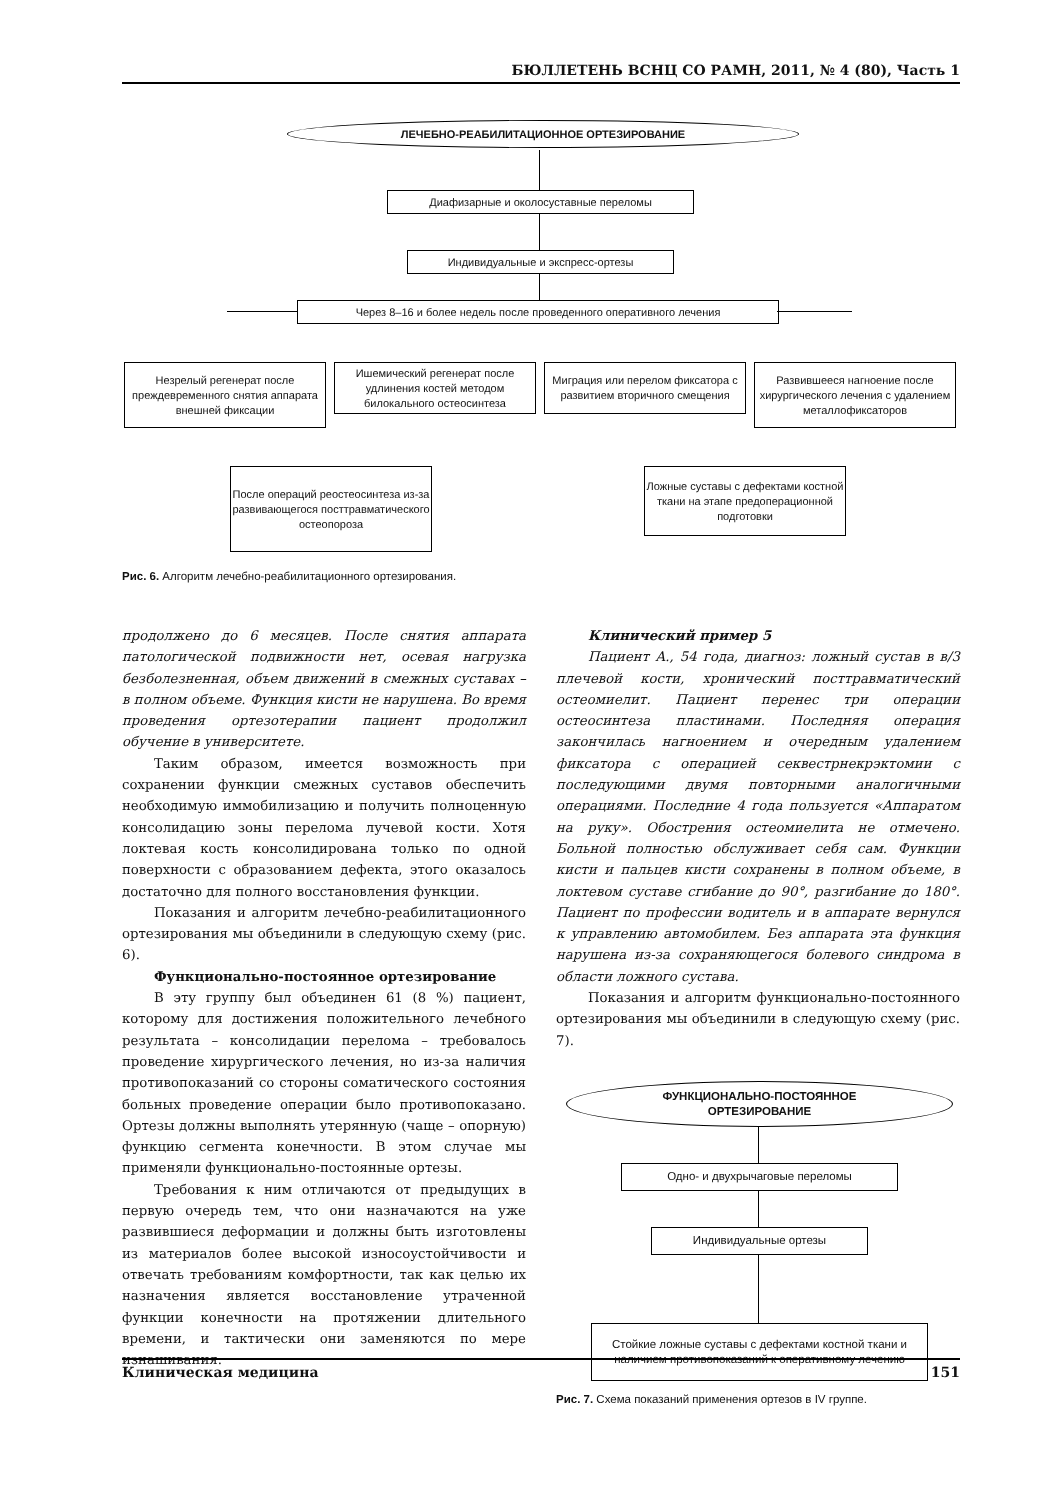БЮЛЛЕТЕНЬ ВСНЦ СО РАМН, 2011, № 4 (80), Часть 1
ЛЕЧЕБНО-РЕАБИЛИТАЦИОННОЕ ОРТЕЗИРОВАНИЕ
Диафизарные и околосуставные переломы
Индивидуальные и экспресс-ортезы
Через 8–16 и более недель после проведенного оперативного лечения
Незрелый регенерат после преждевременного снятия аппарата внешней фиксации
Ишемический регенерат после удлинения костей методом билокального остеосинтеза
Миграция или перелом фиксатора с развитием вторичного смещения
Развившееся нагноение после хирургического лечения с удалением металлофиксаторов
После операций реостеосинтеза из-за развивающегося посттравматического остеопороза
Ложные суставы с дефектами костной ткани на этапе предоперационной подготовки
Рис. 6. Алгоритм лечебно-реабилитационного ортезирования.
продолжено до 6 месяцев. После снятия аппарата патологической подвижности нет, осевая нагрузка безболезненная, объем движений в смежных суставах – в полном объеме. Функция кисти не нарушена. Во время проведения ортезотерапии пациент продолжил обучение в университете.
Таким образом, имеется возможность при сохранении функции смежных суставов обеспечить необходимую иммобилизацию и получить полноценную консолидацию зоны перелома лучевой кости. Хотя локтевая кость консолидирована только по одной поверхности с образованием дефекта, этого оказалось достаточно для полного восстановления функции.
Показания и алгоритм лечебно-реабилитационного ортезирования мы объединили в следующую схему (рис. 6).
Функционально-постоянное ортезирование
В эту группу был объединен 61 (8 %) пациент, которому для достижения положительного лечебного результата – консолидации перелома – требовалось проведение хирургического лечения, но из-за наличия противопоказаний со стороны соматического состояния больных проведение операции было противопоказано. Ортезы должны выполнять утерянную (чаще – опорную) функцию сегмента конечности. В этом случае мы применяли функционально-постоянные ортезы.
Требования к ним отличаются от предыдущих в первую очередь тем, что они назначаются на уже развившиеся деформации и должны быть изготовлены из материалов более высокой износоустойчивости и отвечать требованиям комфортности, так как целью их назначения является восстановление утраченной функции конечности на протяжении длительного времени, и тактически они заменяются по мере изнашивания.
Клинический пример 5
Пациент А., 54 года, диагноз: ложный сустав в в/3 плечевой кости, хронический посттравматический остеомиелит. Пациент перенес три операции остеосинтеза пластинами. Последняя операция закончилась нагноением и очередным удалением фиксатора с операцией секвестрнекрэктомии с последующими двумя повторными аналогичными операциями. Последние 4 года пользуется «Аппаратом на руку». Обострения остеомиелита не отмечено. Больной полностью обслуживает себя сам. Функции кисти и пальцев кисти сохранены в полном объеме, в локтевом суставе сгибание до 90°, разгибание до 180°. Пациент по профессии водитель и в аппарате вернулся к управлению автомобилем. Без аппарата эта функция нарушена из-за сохраняющегося болевого синдрома в области ложного сустава.
Показания и алгоритм функционально-постоянного ортезирования мы объединили в следующую схему (рис. 7).
ФУНКЦИОНАЛЬНО-ПОСТОЯННОЕ
ОРТЕЗИРОВАНИЕ
Одно- и двухрычаговые переломы
Индивидуальные ортезы
Стойкие ложные суставы с дефектами костной ткани и наличием противопоказаний к оперативному лечению
Рис. 7. Схема показаний применения ортезов в IV группе.
Клиническая медицина 151